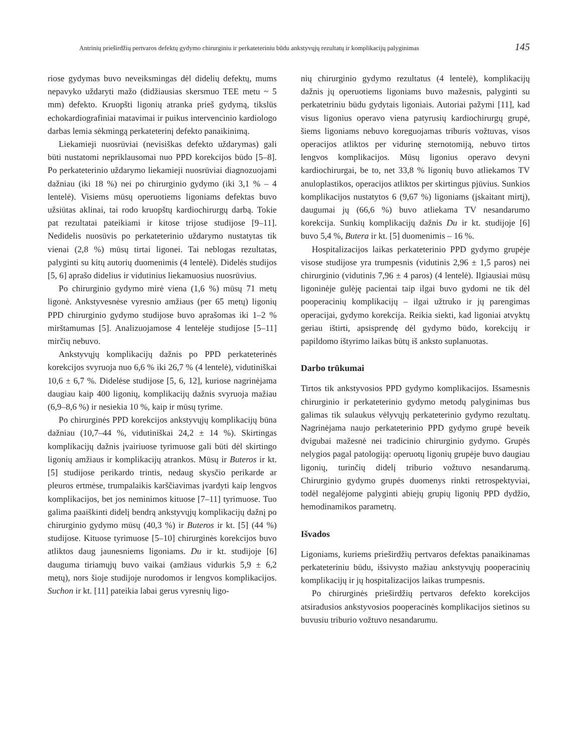Antrinių prieširdžių pertvaros defektų gydymo chirurginiu ir perkateteriniu būdu ankstyvųjų rezultatų ir komplikacijų palyginimas 145
riose gydymas buvo neveiksmingas dėl didelių defektų, mums nepavyko uždaryti mažo (didžiausias skersmuo TEE metu ~ 5 mm) defekto. Kruopšti ligonių atranka prieš gydymą, tikslūs echokardiografiniai matavimai ir puikus intervencinio kardiologo darbas lemia sėkmingą perkateterinį defekto panaikinimą.
Liekamieji nuosrūviai (nevisiškas defekto uždarymas) gali būti nustatomi nepriklausomai nuo PPD korekcijos būdo [5–8]. Po perkateterinio uždarymo liekamieji nuosrūviai diagnozuojami dažniau (iki 18 %) nei po chirurginio gydymo (iki 3,1 % – 4 lentelė). Visiems mūsų operuotiems ligoniams defektas buvo užsiūtas aklinai, tai rodo kruopštų kardiochirurgų darbą. Tokie pat rezultatai pateikiami ir kitose trijose studijose [9–11]. Nedidelis nuosūvis po perkateterinio uždarymo nustatytas tik vienai (2,8 %) mūsų tirtai ligonei. Tai neblogas rezultatas, palyginti su kitų autorių duomenimis (4 lentelė). Didelės studijos [5, 6] aprašo didelius ir vidutinius liekamuosius nuosrūvius.
Po chirurginio gydymo mirė viena (1,6 %) mūsų 71 metų ligonė. Ankstyvesnėse vyresnio amžiaus (per 65 metų) ligonių PPD chirurginio gydymo studijose buvo aprašomas iki 1–2 % mirštamumas [5]. Analizuojamose 4 lentelėje studijose [5–11] mirčių nebuvo.
Ankstyvųjų komplikacijų dažnis po PPD perkateterinės korekcijos svyruoja nuo 6,6 % iki 26,7 % (4 lentelė), vidutiniškai 10,6 ± 6,7 %. Didelėse studijose [5, 6, 12], kuriose nagrinėjama daugiau kaip 400 ligonių, komplikacijų dažnis svyruoja mažiau (6,9–8,6 %) ir nesiekia 10 %, kaip ir mūsų tyrime.
Po chirurginės PPD korekcijos ankstyvųjų komplikacijų būna dažniau (10,7–44 %, vidutiniškai 24,2 ± 14 %). Skirtingas komplikacijų dažnis įvairiuose tyrimuose gali būti dėl skirtingo ligonių amžiaus ir komplikacijų atrankos. Mūsų ir Buteros ir kt. [5] studijose perikardo trintis, nedaug skysčio perikarde ar pleuros ertmėse, trumpalaikis karščiavimas įvardyti kaip lengvos komplikacijos, bet jos neminimos kituose [7–11] tyrimuose. Tuo galima paaiškinti didelį bendrą ankstyvųjų komplikacijų dažnį po chirurginio gydymo mūsų (40,3 %) ir Buteros ir kt. [5] (44 %) studijose. Kituose tyrimuose [5–10] chirurginės korekcijos buvo atliktos daug jaunesniems ligoniams. Du ir kt. studijoje [6] dauguma tiriamųjų buvo vaikai (amžiaus vidurkis 5,9 ± 6,2 metų), nors šioje studijoje nurodomos ir lengvos komplikacijos. Suchon ir kt. [11] pateikia labai gerus vyresnių ligo-
nių chirurginio gydymo rezultatus (4 lentelė), komplikacijų dažnis jų operuotiems ligoniams buvo mažesnis, palyginti su perkatetriniu būdu gydytais ligoniais. Autoriai pažymi [11], kad visus ligonius operavo viena patyrusių kardiochirurgų grupė, šiems ligoniams nebuvo koreguojamas triburis vožtuvas, visos operacijos atliktos per vidurinę sternotomiją, nebuvo tirtos lengvos komplikacijos. Mūsų ligonius operavo devyni kardiochirurgai, be to, net 33,8 % ligonių buvo atliekamos TV anuloplastikos, operacijos atliktos per skirtingus pjūvius. Sunkios komplikacijos nustatytos 6 (9,67 %) ligoniams (įskaitant mirtį), daugumai jų (66,6 %) buvo atliekama TV nesandarumo korekcija. Sunkių komplikacijų dažnis Du ir kt. studijoje [6] buvo 5,4 %, Butera ir kt. [5] duomenimis – 16 %.
Hospitalizacijos laikas perkateterinio PPD gydymo grupėje visose studijose yra trumpesnis (vidutinis 2,96 ± 1,5 paros) nei chirurginio (vidutinis 7,96 ± 4 paros) (4 lentelė). Ilgiausiai mūsų ligoninėje gulėję pacientai taip ilgai buvo gydomi ne tik dėl pooperacinių komplikacijų – ilgai užtruko ir jų parengimas operacijai, gydymo korekcija. Reikia siekti, kad ligoniai atvyktų geriau ištirti, apsisprendę dėl gydymo būdo, korekcijų ir papildomo ištyrimo laikas būtų iš anksto suplanuotas.
Darbo trūkumai
Tirtos tik ankstyvosios PPD gydymo komplikacijos. Išsamesnis chirurginio ir perkateterinio gydymo metodų palyginimas bus galimas tik sulaukus vėlyvųjų perkateterinio gydymo rezultatų. Nagrinėjama naujo perkateterinio PPD gydymo grupė beveik dvigubai mažesnė nei tradicinio chirurginio gydymo. Grupės nelygios pagal patologiją: operuotų ligonių grupėje buvo daugiau ligonių, turinčių didelį triburio vožtuvo nesandarumą. Chirurginio gydymo grupės duomenys rinkti retrospektyviai, todėl negalėjome palyginti abiejų grupių ligonių PPD dydžio, hemodinamikos parametrų.
Išvados
Ligoniams, kuriems prieširdžių pertvaros defektas panaikinamas perkateteriniu būdu, išsivysto mažiau ankstyvųjų pooperacinių komplikacijų ir jų hospitalizacijos laikas trumpesnis.
Po chirurginės prieširdžių pertvaros defekto korekcijos atsiradusios ankstyvosios pooperacinės komplikacijos sietinos su buvusiu triburio vožtuvo nesandarumu.